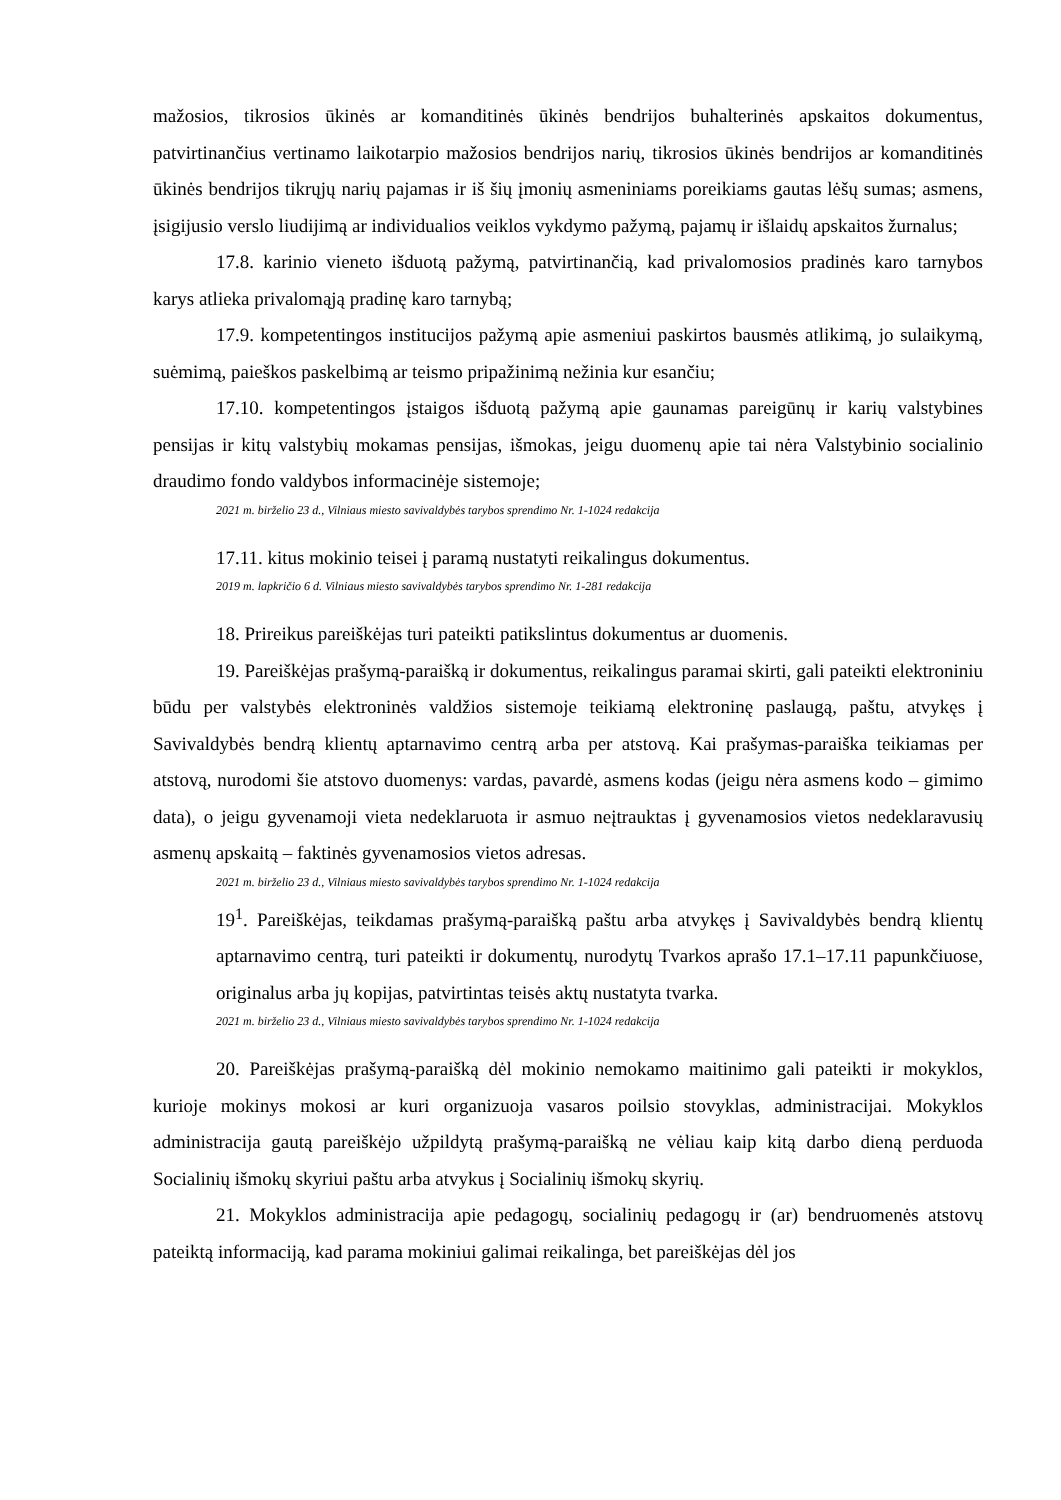mažosios, tikrosios ūkinės ar komanditinės ūkinės bendrijos buhalterinės apskaitos dokumentus, patvirtinančius vertinamo laikotarpio mažosios bendrijos narių, tikrosios ūkinės bendrijos ar komanditinės ūkinės bendrijos tikrųjų narių pajamas ir iš šių įmonių asmeniniams poreikiams gautas lėšų sumas; asmens, įsigijusio verslo liudijimą ar individualios veiklos vykdymo pažymą, pajamų ir išlaidų apskaitos žurnalus;
17.8. karinio vieneto išduotą pažymą, patvirtinančią, kad privalomosios pradinės karo tarnybos karys atlieka privalomąją pradinę karo tarnybą;
17.9. kompetentingos institucijos pažymą apie asmeniui paskirtos bausmės atlikimą, jo sulaikymą, suėmimą, paieškos paskelbimą ar teismo pripažinimą nežinia kur esančiu;
17.10. kompetentingos įstaigos išduotą pažymą apie gaunamas pareigūnų ir karių valstybines pensijas ir kitų valstybių mokamas pensijas, išmokas, jeigu duomenų apie tai nėra Valstybinio socialinio draudimo fondo valdybos informacinėje sistemoje;
2021 m. birželio 23 d., Vilniaus miesto savivaldybės tarybos sprendimo Nr. 1-1024 redakcija
17.11. kitus mokinio teisei į paramą nustatyti reikalingus dokumentus.
2019 m. lapkričio 6 d. Vilniaus miesto savivaldybės tarybos sprendimo Nr. 1-281 redakcija
18. Prireikus pareiškėjas turi pateikti patikslintus dokumentus ar duomenis.
19. Pareiškėjas prašymą-paraišką ir dokumentus, reikalingus paramai skirti, gali pateikti elektroniniu būdu per valstybės elektroninės valdžios sistemoje teikiamą elektroninę paslaugą, paštu, atvykęs į Savivaldybės bendrą klientų aptarnavimo centrą arba per atstovą. Kai prašymas-paraiška teikiamas per atstovą, nurodomi šie atstovo duomenys: vardas, pavardė, asmens kodas (jeigu nėra asmens kodo – gimimo data), o jeigu gyvenamoji vieta nedeklaruota ir asmuo neįtrauktas į gyvenamosios vietos nedeklaravusių asmenų apskaitą – faktinės gyvenamosios vietos adresas.
2021 m. birželio 23 d., Vilniaus miesto savivaldybės tarybos sprendimo Nr. 1-1024 redakcija
19<sup>1</sup>. Pareiškėjas, teikdamas prašymą-paraišką paštu arba atvykęs į Savivaldybės bendrą klientų aptarnavimo centrą, turi pateikti ir dokumentų, nurodytų Tvarkos aprašo 17.1–17.11 papunkčiuose, originalus arba jų kopijas, patvirtintas teisės aktų nustatyta tvarka.
2021 m. birželio 23 d., Vilniaus miesto savivaldybės tarybos sprendimo Nr. 1-1024 redakcija
20. Pareiškėjas prašymą-paraišką dėl mokinio nemokamo maitinimo gali pateikti ir mokyklos, kurioje mokinys mokosi ar kuri organizuoja vasaros poilsio stovyklas, administracijai. Mokyklos administracija gautą pareiškėjo užpildytą prašymą-paraišką ne vėliau kaip kitą darbo dieną perduoda Socialinių išmokų skyriui paštu arba atvykus į Socialinių išmokų skyrių.
21. Mokyklos administracija apie pedagogų, socialinių pedagogų ir (ar) bendruomenės atstovų pateiktą informaciją, kad parama mokiniui galimai reikalinga, bet pareiškėjas dėl jos